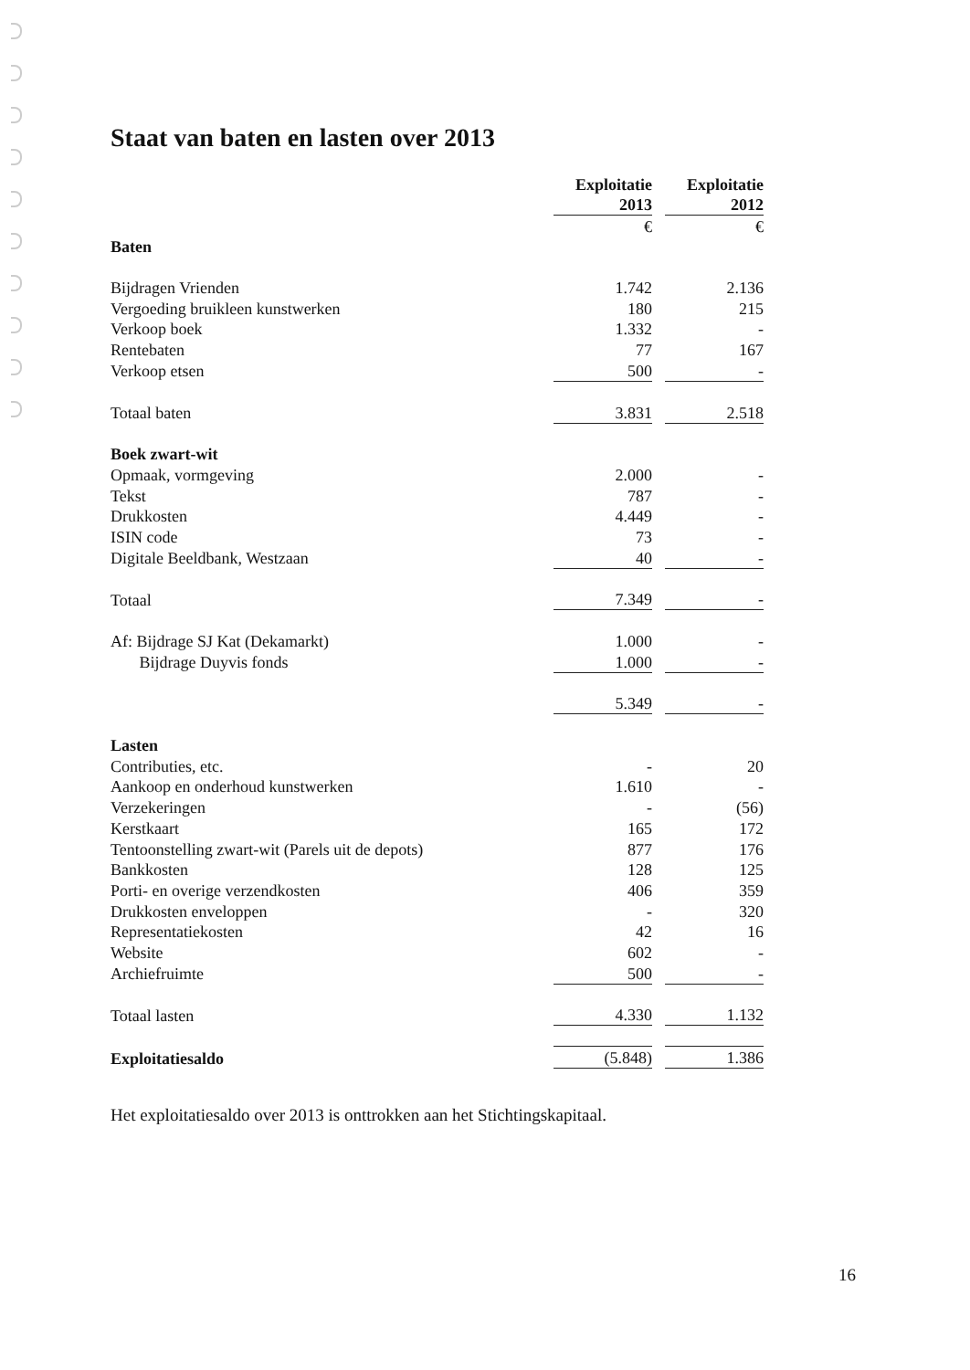Staat van baten en lasten over 2013
| | Exploitatie 2013 | | Exploitatie 2012 |
| | € | | € |
| Baten | | | |
| Bijdragen Vrienden | 1.742 | | 2.136 |
| Vergoeding bruikleen kunstwerken | 180 | | 215 |
| Verkoop boek | 1.332 | | - |
| Rentebaten | 77 | | 167 |
| Verkoop etsen | 500 | | - |
| Totaal baten | 3.831 | | 2.518 |
| Boek zwart-wit | | | |
| Opmaak, vormgeving | 2.000 | | - |
| Tekst | 787 | | - |
| Drukkosten | 4.449 | | - |
| ISIN code | 73 | | - |
| Digitale Beeldbank, Westzaan | 40 | | - |
| Totaal | 7.349 | | - |
| Af: Bijdrage SJ Kat (Dekamarkt) | 1.000 | | - |
| Bijdrage Duyvis fonds | 1.000 | | - |
| | 5.349 | | - |
| Lasten | | | |
| Contributies, etc. | - | | 20 |
| Aankoop en onderhoud kunstwerken | 1.610 | | - |
| Verzekeringen | - | | (56) |
| Kerstkaart | 165 | | 172 |
| Tentoonstelling zwart-wit (Parels uit de depots) | 877 | | 176 |
| Bankkosten | 128 | | 125 |
| Porti- en overige verzendkosten | 406 | | 359 |
| Drukkosten enveloppen | - | | 320 |
| Representatiekosten | 42 | | 16 |
| Website | 602 | | - |
| Archiefruimte | 500 | | - |
| Totaal lasten | 4.330 | | 1.132 |
| Exploitatiesaldo | (5.848) | | 1.386 |
Het exploitatiesaldo over 2013 is onttrokken aan het Stichtingskapitaal.
16